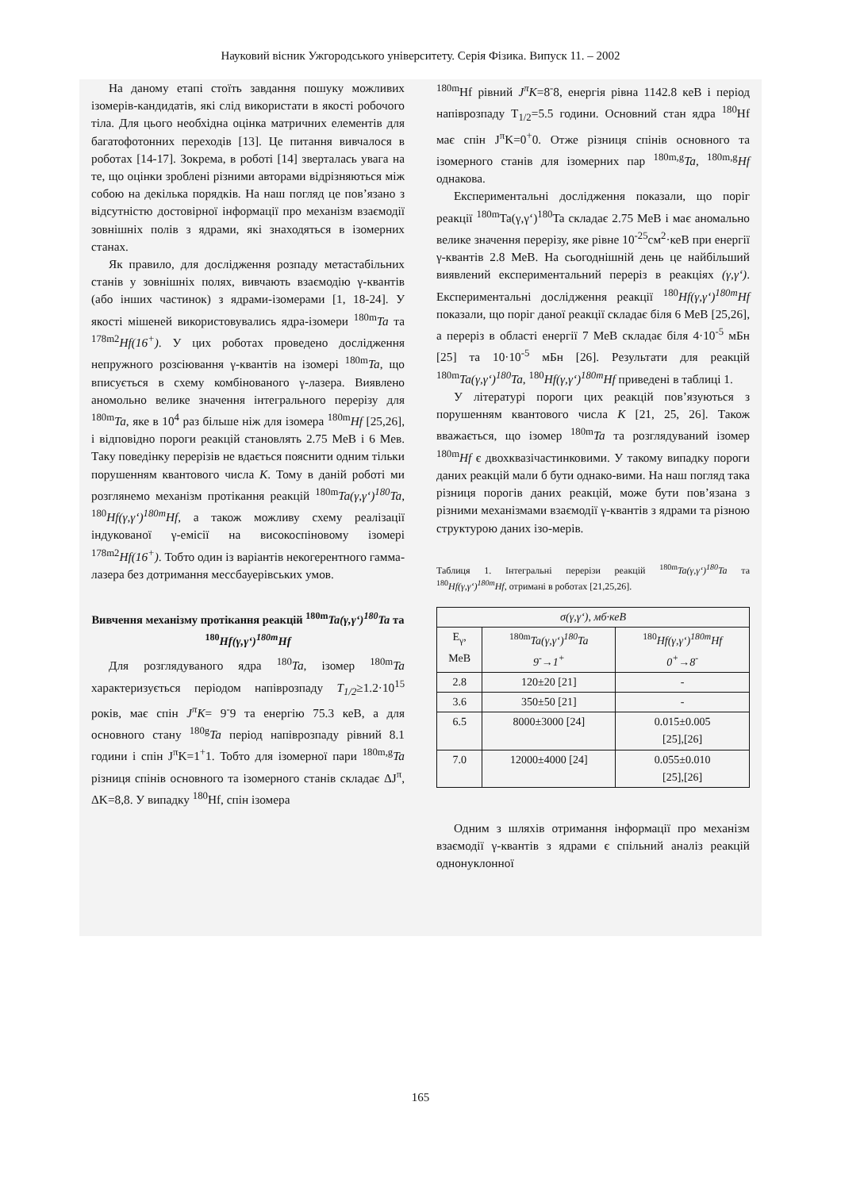Науковий вісник Ужгородського університету. Серія Фізика. Випуск 11. – 2002
На даному етапі стоїть завдання пошуку можливих ізомерів-кандидатів, які слід використати в якості робочого тіла. Для цього необхідна оцінка матричних елементів для багатофотонних переходів [13]. Це питання вивчалося в роботах [14-17]. Зокрема, в роботі [14] зверталась увага на те, що оцінки зроблені різними авторами відрізняються між собою на декілька порядків. На наш погляд це пов’язано з відсутністю достовірної інформації про механізм взаємодії зовнішніх полів з ядрами, які знаходяться в ізомерних станах.
Як правило, для дослідження розпаду метастабільних станів у зовнішніх полях, вивчають взаємодію γ-квантів (або інших частинок) з ядрами-ізомерами [1, 18-24]. У якості мішеней використовувались ядра-ізомери <sup>180m</sup>Ta та <sup>178m2</sup>Hf(16<sup>+</sup>). У цих роботах проведено дослідження непружного розсіювання γ-квантів на ізомері <sup>180m</sup>Ta, що вписується в схему комбінованого γ-лазера. Виявлено аномольно велике значення інтегрального перерізу для <sup>180m</sup>Ta, яке в 10<sup>4</sup> раз більше ніж для ізомера <sup>180m</sup>Hf [25,26], і відповідно пороги реакцій становлять 2.75 МеВ і 6 Мев. Таку поведінку перерізів не вдається пояснити одним тільки порушенням квантового числа K. Тому в даній роботі ми розглянемо механізм протікання реакцій <sup>180m</sup>Ta(γ,γ‘)<sup>180</sup>Ta, <sup>180</sup>Hf(γ,γ‘)<sup>180m</sup>Hf, а також можливу схему реалізації індукованої γ-емісії на високоспіновому ізомері <sup>178m2</sup>Hf(16<sup>+</sup>). Тобто один із варіантів некогерентного гамма-лазера без дотримання мессбауерівських умов.
Вивчення механізму протікання реакцій <sup>180m</sup>Ta(γ,γ‘)<sup>180</sup>Ta та <sup>180</sup>Hf(γ,γ‘)<sup>180m</sup>Hf
Для розглядуваного ядра <sup>180</sup>Ta, ізомер <sup>180m</sup>Ta характеризується періодом напіврозпаду T<sub>1/2</sub>≥1.2·10<sup>15</sup> років, має спін J<sup>π</sup>K= 9<sup>-</sup>9 та енергію 75.3 кеВ, а для основного стану <sup>180g</sup>Ta період напіврозпаду рівний 8.1 години і спін J<sup>π</sup>K=1<sup>+</sup>1. Тобто для ізомерної пари <sup>180m,g</sup>Ta різниця спінів основного та ізомерного станів складає ΔJ<sup>π</sup>, ΔK=8,8. У випадку <sup>180</sup>Hf, спін ізомера
<sup>180m</sup>Hf рівний J<sup>π</sup>K=8<sup>-</sup>8, енергія рівна 1142.8 кеВ і період напіврозпаду T<sub>1/2</sub>=5.5 години. Основний стан ядра <sup>180</sup>Hf має спін J<sup>π</sup>K=0<sup>+</sup>0. Отже різниця спінів основного та ізомерного станів для ізомерних пар <sup>180m,g</sup>Ta, <sup>180m,g</sup>Hf однакова.
Експериментальні дослідження показали, що поріг реакції <sup>180m</sup>Ta(γ,γ‘)<sup>180</sup>Ta складає 2.75 МеВ і має аномально велике значення перерізу, яке рівне 10<sup>-25</sup>см<sup>2</sup>·кеВ при енергії γ-квантів 2.8 МеВ. На сьогоднішній день це найбільший виявлений експериментальний переріз в реакціях (γ,γ‘). Експериментальні дослідження реакції <sup>180</sup>Hf(γ,γ‘)<sup>180m</sup>Hf показали, що поріг даної реакції складає біля 6 МеВ [25,26], а переріз в області енергії 7 МеВ складає біля 4·10<sup>-5</sup> мБн [25] та 10·10<sup>-5</sup> мБн [26]. Результати для реакцій <sup>180m</sup>Ta(γ,γ‘)<sup>180</sup>Ta, <sup>180</sup>Hf(γ,γ‘)<sup>180m</sup>Hf приведені в таблиці 1.
У літературі пороги цих реакцій пов’язуються з порушенням квантового числа K [21, 25, 26]. Також вважається, що ізомер <sup>180m</sup>Ta та розглядуваний ізомер <sup>180m</sup>Hf є двохквазічастинковими. У такому випадку пороги даних реакцій мали б бути однако-вими. На наш погляд така різниця порогів даних реакцій, може бути пов’язана з різними механізмами взаємодії γ-квантів з ядрами та різною структурою даних ізо-мерів.
Таблиця 1. Інтегральні перерізи реакцій <sup>180m</sup>Ta(γ,γ‘)<sup>180</sup>Ta та <sup>180</sup>Hf(γ,γ‘)<sup>180m</sup>Hf, отримані в роботах [21,25,26].
| σ(γ,γ‘), мб·кеВ | | |
| --- | --- | --- |
| E<sub>γ</sub>, MeB | <sup>180m</sup> Ta(γ,γ‘)<sup>180</sup>Ta 9<sup>-</sup>→1<sup>+</sup> | <sup>180</sup> Hf(γ,γ‘)<sup>180m</sup>Hf 0<sup>+</sup>→8<sup>-</sup> |
| 2.8 | 120±20 [21] | - |
| 3.6 | 350±50 [21] | - |
| 6.5 | 8000±3000 [24] | 0.015±0.005 [25],[26] |
| 7.0 | 12000±4000 [24] | 0.055±0.010 [25],[26] |
Одним з шляхів отримання інформації про механізм взаємодії γ-квантів з ядрами є спільний аналіз реакцій однонуклонної
165